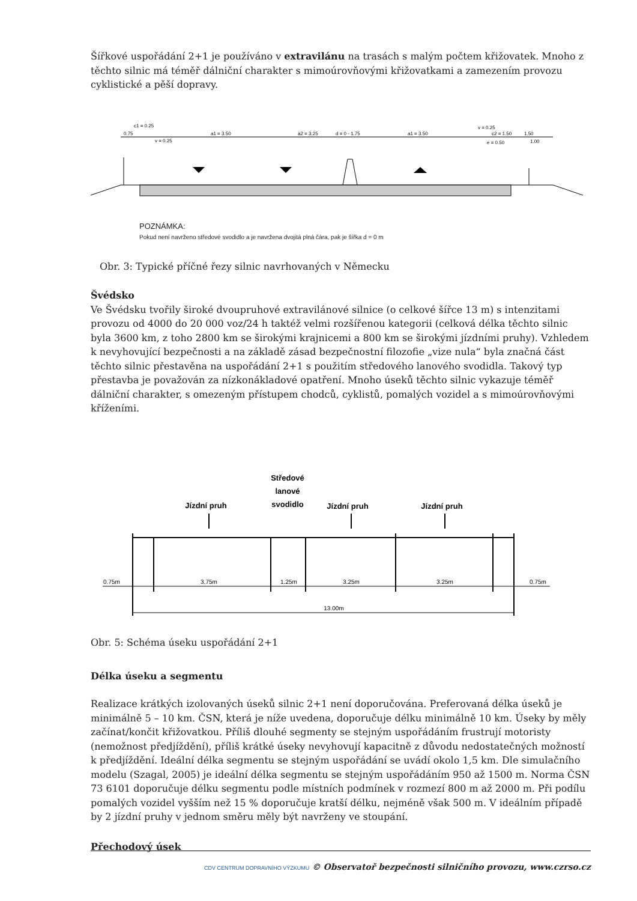Šířkové uspořádání 2+1 je používáno v extravilánu na trasách s malým počtem křižovatek. Mnoho z těchto silnic má téměř dálniční charakter s mimoúrovňovými křižovatkami a zamezením provozu cyklistické a pěší dopravy.
c1 = 0.25
0.75
a1 = 3.50
a2 = 3.25
d = 0 - 1.75
a1 = 3.50
v = 0.25
c2 = 1.50
1.50
v = 0.25
e = 0.50
1.00
POZNÁMKA:
Pokud není navrženo středové svodidlo a je navržena dvojitá plná čára, pak je šířka d = 0 m
Obr. 3: Typické příčné řezy silnic navrhovaných v Německu
Švédsko
Ve Švédsku tvořily široké dvoupruhové extravilánové silnice (o celkové šířce 13 m) s intenzitami provozu od 4000 do 20 000 voz/24 h taktéž velmi rozšířenou kategorii (celková délka těchto silnic byla 3600 km, z toho 2800 km se širokými krajnicemi a 800 km se širokými jízdními pruhy). Vzhledem k nevyhovující bezpečnosti a na základě zásad bezpečnostní filozofie „vize nula“ byla značná část těchto silnic přestavěna na uspořádání 2+1 s použitím středového lanového svodidla. Takový typ přestavba je považován za nízkonákladové opatření. Mnoho úseků těchto silnic vykazuje téměř dálniční charakter, s omezeným přístupem chodců, cyklistů, pomalých vozidel a s mimoúrovňovými kříženími.
Středové
lanové
svodidlo
Jízdní pruh
Jízdní pruh
Jízdní pruh
0.75m
3.75m
1.25m
3.25m
3.25m
0.75m
13.00m
Obr. 5: Schéma úseku uspořádání 2+1
Délka úseku a segmentu
Realizace krátkých izolovaných úseků silnic 2+1 není doporučována. Preferovaná délka úseků je minimálně 5 – 10 km. ČSN, která je níže uvedena, doporučuje délku minimálně 10 km. Úseky by měly začínat/končit křižovatkou. Příliš dlouhé segmenty se stejným uspořádáním frustrují motoristy (nemožnost předjíždění), příliš krátké úseky nevyhovují kapacitně z důvodu nedostatečných možností k předjíždění. Ideální délka segmentu se stejným uspořádání se uvádí okolo 1,5 km. Dle simulačního modelu (Szagal, 2005) je ideální délka segmentu se stejným uspořádáním 950 až 1500 m. Norma ČSN 73 6101 doporučuje délku segmentu podle místních podmínek v rozmezí 800 m až 2000 m. Při podílu pomalých vozidel vyšším než 15 % doporučuje kratší délku, nejméně však 500 m. V ideálním případě by 2 jízdní pruhy v jednom směru měly být navrženy ve stoupání.
Přechodový úsek
CDV CENTRUM DOPRAVNÍHO VÝZKUMU © Observatoř bezpečnosti silničního provozu, www.czrso.cz